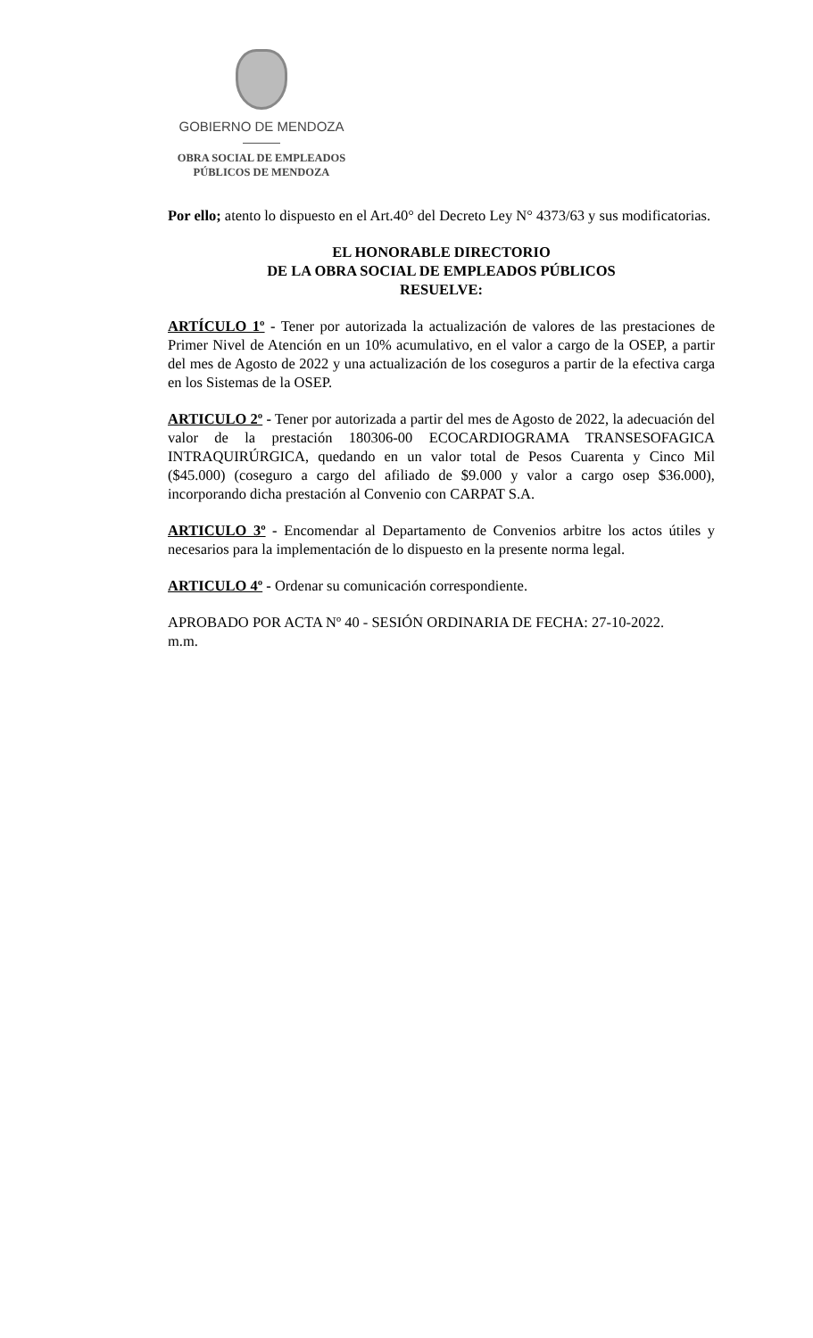GOBIERNO DE MENDOZA
OBRA SOCIAL DE EMPLEADOS
PÚBLICOS DE MENDOZA
Por ello; atento lo dispuesto en el Art.40° del Decreto Ley N° 4373/63 y sus modificatorias.
EL HONORABLE DIRECTORIO
DE LA OBRA SOCIAL DE EMPLEADOS PÚBLICOS
RESUELVE:
ARTÍCULO 1º - Tener por autorizada la actualización de valores de las prestaciones de Primer Nivel de Atención en un 10% acumulativo, en el valor a cargo de la OSEP, a partir del mes de Agosto de 2022 y una actualización de los coseguros a partir de la efectiva carga en los Sistemas de la OSEP.
ARTICULO 2º - Tener por autorizada a partir del mes de Agosto de 2022, la adecuación del valor de la prestación 180306-00 ECOCARDIOGRAMA TRANSESOFAGICA INTRAQUIRÚRGICA, quedando en un valor total de Pesos Cuarenta y Cinco Mil ($45.000) (coseguro a cargo del afiliado de $9.000 y valor a cargo osep $36.000), incorporando dicha prestación al Convenio con CARPAT S.A.
ARTICULO 3º - Encomendar al Departamento de Convenios arbitre los actos útiles y necesarios para la implementación de lo dispuesto en la presente norma legal.
ARTICULO 4º - Ordenar su comunicación correspondiente.
APROBADO POR ACTA Nº 40 - SESIÓN ORDINARIA DE FECHA: 27-10-2022.
m.m.